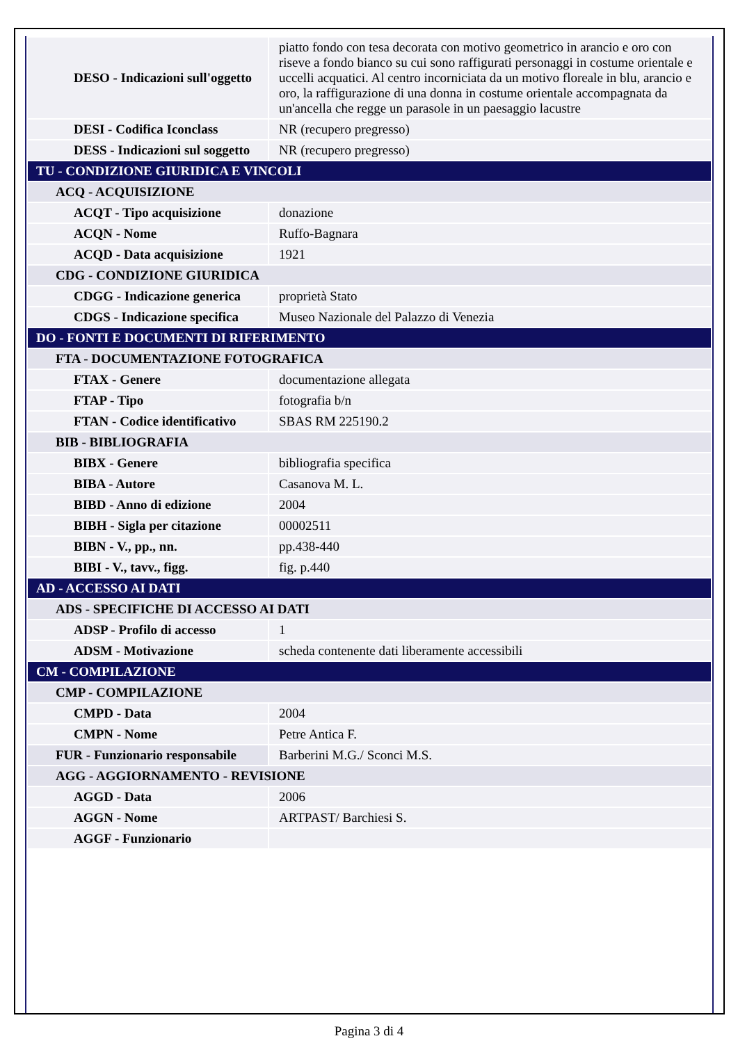| DESO - Indicazioni sull'oggetto | piatto fondo con tesa decorata con motivo geometrico in arancio e oro con riseve a fondo bianco su cui sono raffigurati personaggi in costume orientale e uccelli acquatici. Al centro incorniciata da un motivo floreale in blu, arancio e oro, la raffigurazione di una donna in costume orientale accompagnata da un'ancella che regge un parasole in un paesaggio lacustre |
| DESI - Codifica Iconclass | NR (recupero pregresso) |
| DESS - Indicazioni sul soggetto | NR (recupero pregresso) |
| TU - CONDIZIONE GIURIDICA E VINCOLI | |
| ACQ - ACQUISIZIONE | |
| ACQT - Tipo acquisizione | donazione |
| ACQN - Nome | Ruffo-Bagnara |
| ACQD - Data acquisizione | 1921 |
| CDG - CONDIZIONE GIURIDICA | |
| CDGG - Indicazione generica | proprietà Stato |
| CDGS - Indicazione specifica | Museo Nazionale del Palazzo di Venezia |
| DO - FONTI E DOCUMENTI DI RIFERIMENTO | |
| FTA - DOCUMENTAZIONE FOTOGRAFICA | |
| FTAX - Genere | documentazione allegata |
| FTAP - Tipo | fotografia b/n |
| FTAN - Codice identificativo | SBAS RM 225190.2 |
| BIB - BIBLIOGRAFIA | |
| BIBX - Genere | bibliografia specifica |
| BIBA - Autore | Casanova M. L. |
| BIBD - Anno di edizione | 2004 |
| BIBH - Sigla per citazione | 00002511 |
| BIBN - V., pp., nn. | pp.438-440 |
| BIBI - V., tavv., figg. | fig. p.440 |
| AD - ACCESSO AI DATI | |
| ADS - SPECIFICHE DI ACCESSO AI DATI | |
| ADSP - Profilo di accesso | 1 |
| ADSM - Motivazione | scheda contenente dati liberamente accessibili |
| CM - COMPILAZIONE | |
| CMP - COMPILAZIONE | |
| CMPD - Data | 2004 |
| CMPN - Nome | Petre Antica F. |
| FUR - Funzionario responsabile | Barberini M.G./ Sconci M.S. |
| AGG - AGGIORNAMENTO - REVISIONE | |
| AGGD - Data | 2006 |
| AGGN - Nome | ARTPAST/ Barchiesi S. |
| AGGF - Funzionario | |
Pagina 3 di 4